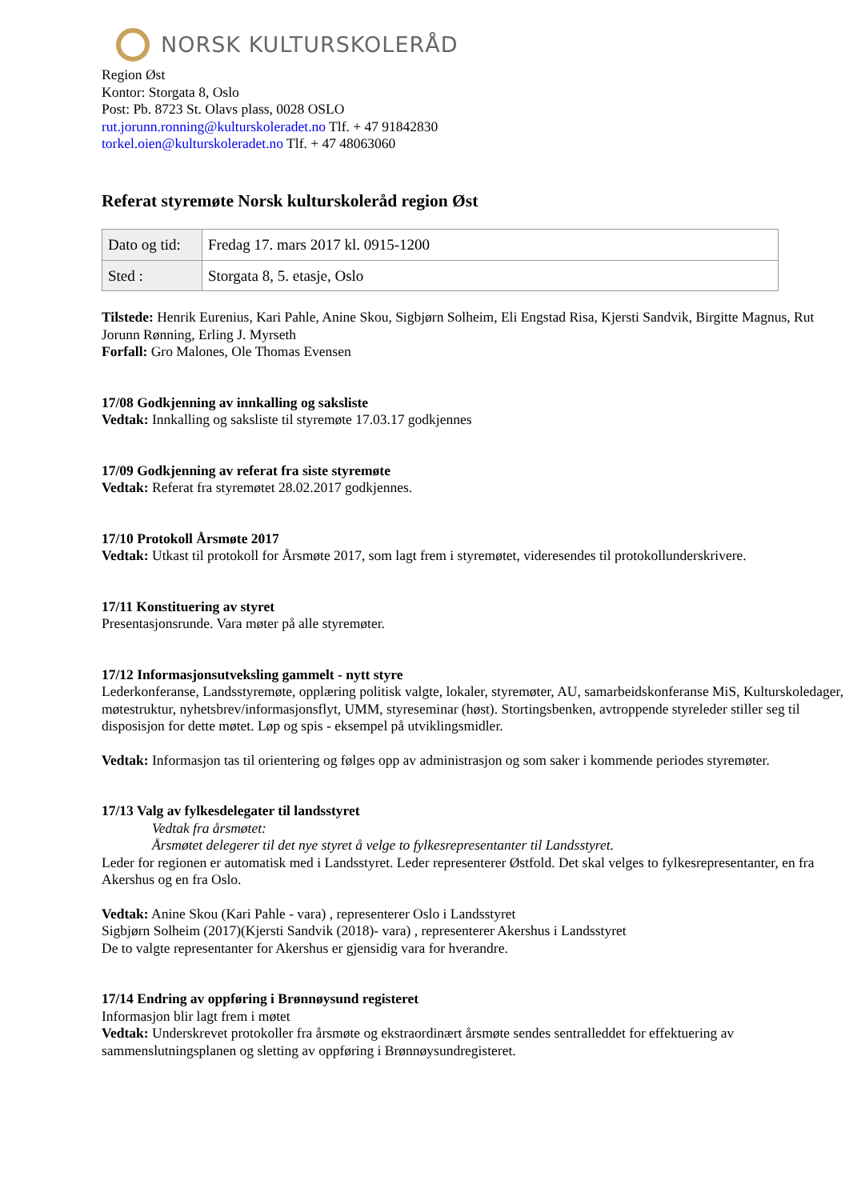NORSK KULTURSKOLERÅD
Region Øst
Kontor: Storgata 8, Oslo
Post: Pb. 8723 St. Olavs plass, 0028 OSLO
rut.jorunn.ronning@kulturskoleradet.no Tlf. + 47 91842830
torkel.oien@kulturskoleradet.no Tlf. + 47 48063060
Referat styremøte Norsk kulturskoleråd region Øst
| Dato og tid: | Fredag 17. mars 2017 kl. 0915-1200 |
| Sted : | Storgata 8, 5. etasje, Oslo |
Tilstede: Henrik Eurenius, Kari Pahle, Anine Skou, Sigbjørn Solheim, Eli Engstad Risa, Kjersti Sandvik, Birgitte Magnus, Rut Jorunn Rønning, Erling J. Myrseth
Forfall: Gro Malones, Ole Thomas Evensen
17/08 Godkjenning av innkalling og saksliste
Vedtak: Innkalling og saksliste til styremøte 17.03.17 godkjennes
17/09 Godkjenning av referat fra siste styremøte
Vedtak: Referat fra styremøtet 28.02.2017 godkjennes.
17/10 Protokoll Årsmøte 2017
Vedtak: Utkast til protokoll for Årsmøte 2017, som lagt frem i styremøtet, videresendes til protokollunderskrivere.
17/11 Konstituering av styret
Presentasjonsrunde. Vara møter på alle styremøter.
17/12 Informasjonsutveksling gammelt - nytt styre
Lederkonferanse, Landsstyremøte, opplæring politisk valgte, lokaler, styremøter, AU, samarbeidskonferanse MiS, Kulturskoledager, møtestruktur, nyhetsbrev/informasjonsflyt, UMM, styreseminar (høst). Stortingsbenken, avtroppende styreleder stiller seg til disposisjon for dette møtet. Løp og spis - eksempel på utviklingsmidler.
Vedtak: Informasjon tas til orientering og følges opp av administrasjon og som saker i kommende periodes styremøter.
17/13 Valg av fylkesdelegater til landsstyret
Vedtak fra årsmøtet:
Årsmøtet delegerer til det nye styret å velge to fylkesrepresentanter til Landsstyret.
Leder for regionen er automatisk med i Landsstyret. Leder representerer Østfold. Det skal velges to fylkesrepresentanter, en fra Akershus og en fra Oslo.
Vedtak: Anine Skou (Kari Pahle - vara) , representerer Oslo i Landsstyret
Sigbjørn Solheim (2017)(Kjersti Sandvik (2018)- vara) , representerer Akershus i Landsstyret
De to valgte representanter for Akershus er gjensidig vara for hverandre.
17/14 Endring av oppføring i Brønnøysund registeret
Informasjon blir lagt frem i møtet
Vedtak: Underskrevet protokoller fra årsmøte og ekstraordinært årsmøte sendes sentralleddet for effektuering av sammenslutningsplanen og sletting av oppføring i Brønnøysundregisteret.